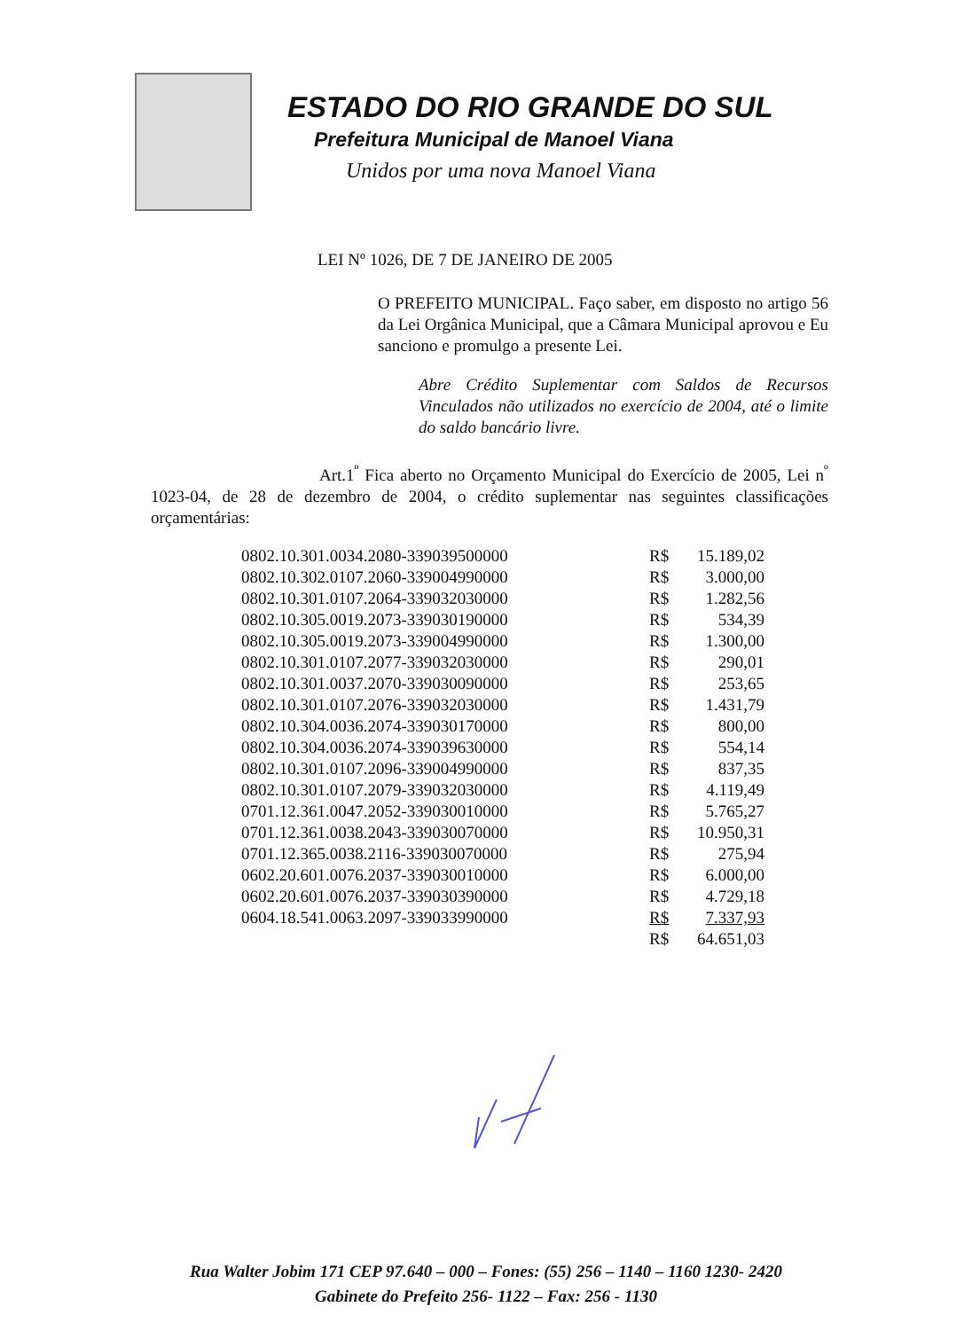ESTADO DO RIO GRANDE DO SUL
Prefeitura Municipal de Manoel Viana
Unidos por uma nova Manoel Viana
LEI Nº 1026, DE 7 DE JANEIRO DE 2005
O PREFEITO MUNICIPAL. Faço saber, em disposto no artigo 56 da Lei Orgânica Municipal, que a Câmara Municipal aprovou e Eu sanciono e promulgo a presente Lei.
Abre Crédito Suplementar com Saldos de Recursos Vinculados não utilizados no exercício de 2004, até o limite do saldo bancário livre.
Art.1<sup>º</sup> Fica aberto no Orçamento Municipal do Exercício de 2005, Lei n<sup>º</sup> 1023-04, de 28 de dezembro de 2004, o crédito suplementar nas seguintes classificações orçamentárias:
| 0802.10.301.0034.2080-339039500000 | R$ | 15.189,02 |
| 0802.10.302.0107.2060-339004990000 | R$ | 3.000,00 |
| 0802.10.301.0107.2064-339032030000 | R$ | 1.282,56 |
| 0802.10.305.0019.2073-339030190000 | R$ | 534,39 |
| 0802.10.305.0019.2073-339004990000 | R$ | 1.300,00 |
| 0802.10.301.0107.2077-339032030000 | R$ | 290,01 |
| 0802.10.301.0037.2070-339030090000 | R$ | 253,65 |
| 0802.10.301.0107.2076-339032030000 | R$ | 1.431,79 |
| 0802.10.304.0036.2074-339030170000 | R$ | 800,00 |
| 0802.10.304.0036.2074-339039630000 | R$ | 554,14 |
| 0802.10.301.0107.2096-339004990000 | R$ | 837,35 |
| 0802.10.301.0107.2079-339032030000 | R$ | 4.119,49 |
| 0701.12.361.0047.2052-339030010000 | R$ | 5.765,27 |
| 0701.12.361.0038.2043-339030070000 | R$ | 10.950,31 |
| 0701.12.365.0038.2116-339030070000 | R$ | 275,94 |
| 0602.20.601.0076.2037-339030010000 | R$ | 6.000,00 |
| 0602.20.601.0076.2037-339030390000 | R$ | 4.729,18 |
| 0604.18.541.0063.2097-339033990000 | R$ | 7.337,93 |
| | R$ | 64.651,03 |
Rua Walter Jobim 171 CEP 97.640 – 000 – Fones: (55) 256 – 1140 – 1160 1230- 2420
Gabinete do Prefeito 256- 1122 – Fax: 256 - 1130